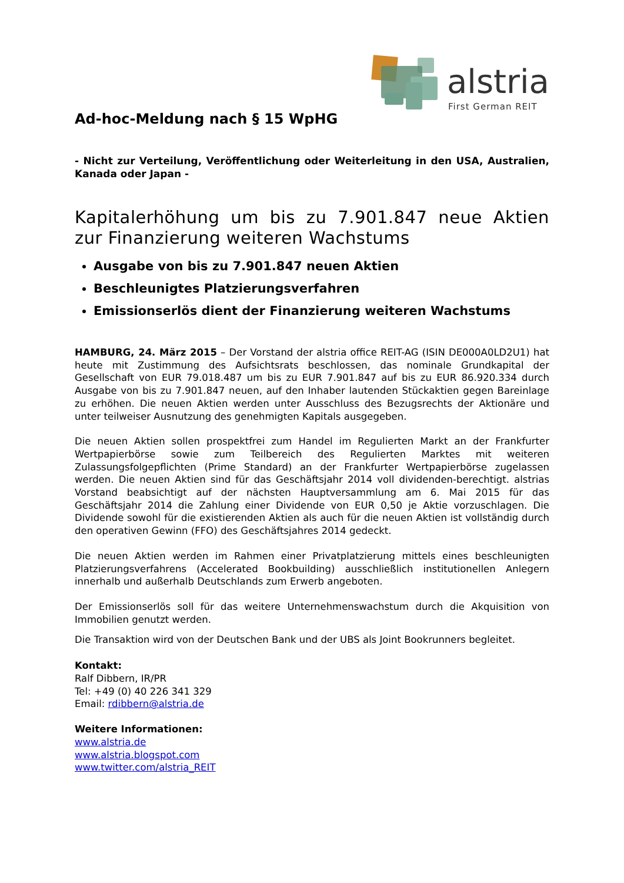alstria
First German REIT
Ad-hoc-Meldung nach § 15 WpHG
- Nicht zur Verteilung, Veröffentlichung oder Weiterleitung in den USA, Australien, Kanada oder Japan -
Kapitalerhöhung um bis zu 7.901.847 neue Aktien zur Finanzierung weiteren Wachstums
Ausgabe von bis zu 7.901.847 neuen Aktien
Beschleunigtes Platzierungsverfahren
Emissionserlös dient der Finanzierung weiteren Wachstums
HAMBURG, 24. März 2015 – Der Vorstand der alstria office REIT-AG (ISIN DE000A0LD2U1) hat heute mit Zustimmung des Aufsichtsrats beschlossen, das nominale Grundkapital der Gesellschaft von EUR 79.018.487 um bis zu EUR 7.901.847 auf bis zu EUR 86.920.334 durch Ausgabe von bis zu 7.901.847 neuen, auf den Inhaber lautenden Stückaktien gegen Bareinlage zu erhöhen. Die neuen Aktien werden unter Ausschluss des Bezugsrechts der Aktionäre und unter teilweiser Ausnutzung des genehmigten Kapitals ausgegeben.
Die neuen Aktien sollen prospektfrei zum Handel im Regulierten Markt an der Frankfurter Wertpapierbörse sowie zum Teilbereich des Regulierten Marktes mit weiteren Zulassungsfolgepflichten (Prime Standard) an der Frankfurter Wertpapierbörse zugelassen werden. Die neuen Aktien sind für das Geschäftsjahr 2014 voll dividenden-berechtigt. alstrias Vorstand beabsichtigt auf der nächsten Hauptversammlung am 6. Mai 2015 für das Geschäftsjahr 2014 die Zahlung einer Dividende von EUR 0,50 je Aktie vorzuschlagen. Die Dividende sowohl für die existierenden Aktien als auch für die neuen Aktien ist vollständig durch den operativen Gewinn (FFO) des Geschäftsjahres 2014 gedeckt.
Die neuen Aktien werden im Rahmen einer Privatplatzierung mittels eines beschleunigten Platzierungsverfahrens (Accelerated Bookbuilding) ausschließlich institutionellen Anlegern innerhalb und außerhalb Deutschlands zum Erwerb angeboten.
Der Emissionserlös soll für das weitere Unternehmenswachstum durch die Akquisition von Immobilien genutzt werden.
Die Transaktion wird von der Deutschen Bank und der UBS als Joint Bookrunners begleitet.
Kontakt:
Ralf Dibbern, IR/PR
Tel: +49 (0) 40 226 341 329
Email: rdibbern@alstria.de
Weitere Informationen:
www.alstria.de
www.alstria.blogspot.com
www.twitter.com/alstria_REIT